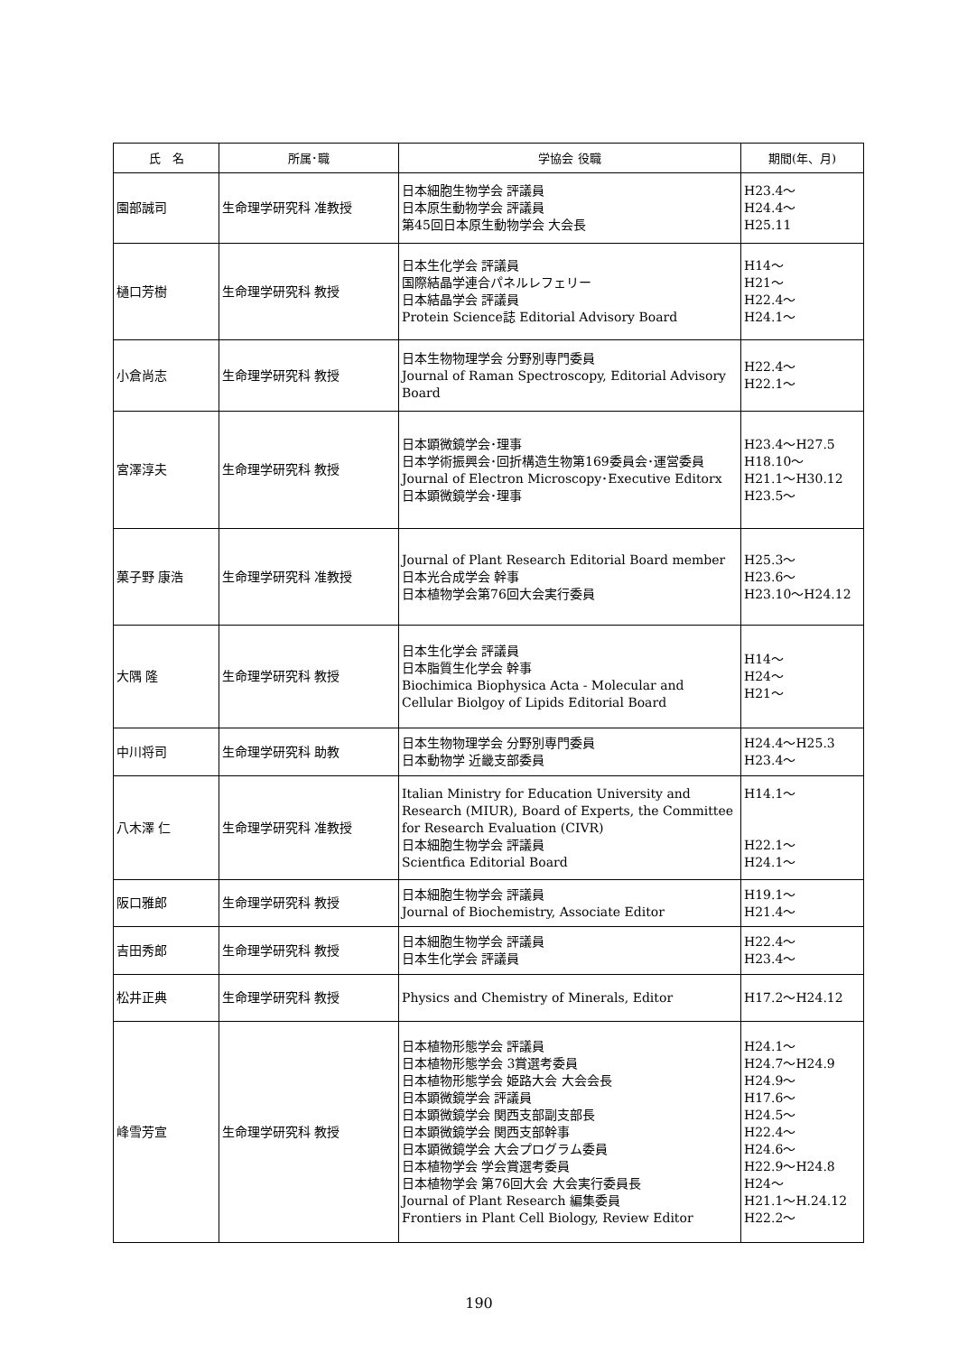| 氏 名 | 所属･職 | 学協会 役職 | 期間(年、月) |
| --- | --- | --- | --- |
| 園部誠司 | 生命理学研究科 准教授 | 日本細胞生物学会 評議員 日本原生動物学会 評議員 第45回日本原生動物学会 大会長 | H23.4〜 H24.4〜 H25.11 |
| 樋口芳樹 | 生命理学研究科 教授 | 日本生化学会 評議員 国際結晶学連合パネルレフェリー 日本結晶学会 評議員 Protein Science誌 Editorial Advisory Board | H14〜 H21〜 H22.4〜 H24.1〜 |
| 小倉尚志 | 生命理学研究科 教授 | 日本生物物理学会 分野別専門委員 Journal of Raman Spectroscopy, Editorial Advisory Board | H22.4〜 H22.1〜 |
| 宮澤淳夫 | 生命理学研究科 教授 | 日本顕微鏡学会･理事 日本学術振興会･回折構造生物第169委員会･運営委員 Journal of Electron Microscopy･Executive Editorx 日本顕微鏡学会･理事 | H23.4〜H27.5 H18.10〜 H21.1〜H30.12 H23.5〜 |
| 菓子野 康浩 | 生命理学研究科 准教授 | Journal of Plant Research Editorial Board member 日本光合成学会 幹事 日本植物学会第76回大会実行委員 | H25.3〜 H23.6〜 H23.10〜H24.12 |
| 大隅 隆 | 生命理学研究科 教授 | 日本生化学会 評議員 日本脂質生化学会 幹事 Biochimica Biophysica Acta - Molecular and Cellular Biolgoy of Lipids Editorial Board | H14〜 H24〜 H21〜 |
| 中川将司 | 生命理学研究科 助教 | 日本生物物理学会 分野別専門委員 日本動物学 近畿支部委員 | H24.4〜H25.3 H23.4〜 |
| 八木澤 仁 | 生命理学研究科 准教授 | Italian Ministry for Education University and Research (MIUR), Board of Experts, the Committee for Research Evaluation (CIVR) 日本細胞生物学会 評議員 Scientfica Editorial Board | H14.1〜 H22.1〜 H24.1〜 |
| 阪口雅郎 | 生命理学研究科 教授 | 日本細胞生物学会 評議員 Journal of Biochemistry, Associate Editor | H19.1〜 H21.4〜 |
| 吉田秀郎 | 生命理学研究科 教授 | 日本細胞生物学会 評議員 日本生化学会 評議員 | H22.4〜 H23.4〜 |
| 松井正典 | 生命理学研究科 教授 | Physics and Chemistry of Minerals, Editor | H17.2〜H24.12 |
| 峰雪芳宣 | 生命理学研究科 教授 | 日本植物形態学会 評議員 日本植物形態学会 3賞選考委員 日本植物形態学会 姫路大会 大会会長 日本顕微鏡学会 評議員 日本顕微鏡学会 関西支部副支部長 日本顕微鏡学会 関西支部幹事 日本顕微鏡学会 大会プログラム委員 日本植物学会 学会賞選考委員 日本植物学会 第76回大会 大会実行委員長 Journal of Plant Research 編集委員 Frontiers in Plant Cell Biology, Review Editor | H24.1〜 H24.7〜H24.9 H24.9〜 H17.6〜 H24.5〜 H22.4〜 H24.6〜 H22.9〜H24.8 H24〜 H21.1〜H.24.12 H22.2〜 |
190